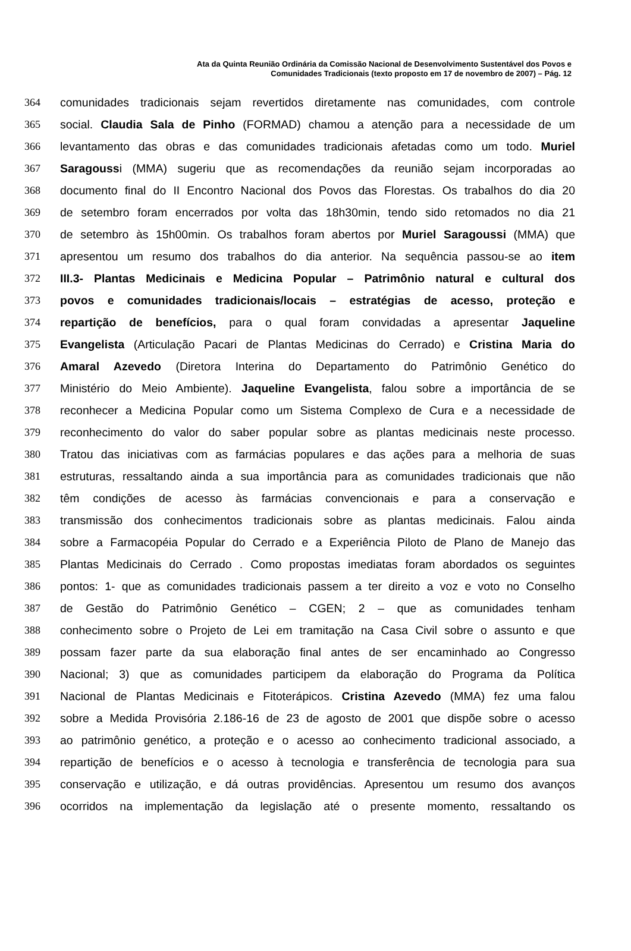Ata da Quinta Reunião Ordinária da Comissão Nacional de Desenvolvimento Sustentável dos Povos e
Comunidades Tradicionais (texto proposto em 17 de novembro de 2007) – Pág. 12
364 comunidades tradicionais sejam revertidos diretamente nas comunidades, com controle
365 social. Claudia Sala de Pinho (FORMAD) chamou a atenção para a necessidade de um
366 levantamento das obras e das comunidades tradicionais afetadas como um todo. Muriel
367 Saragoussi (MMA) sugeriu que as recomendações da reunião sejam incorporadas ao
368 documento final do II Encontro Nacional dos Povos das Florestas. Os trabalhos do dia 20
369 de setembro foram encerrados por volta das 18h30min, tendo sido retomados no dia 21
370 de setembro às 15h00min. Os trabalhos foram abertos por Muriel Saragoussi (MMA) que
371 apresentou um resumo dos trabalhos do dia anterior. Na sequência passou-se ao item
372 III.3- Plantas Medicinais e Medicina Popular – Patrimônio natural e cultural dos
373 povos e comunidades tradicionais/locais – estratégias de acesso, proteção e
374 repartição de benefícios, para o qual foram convidadas a apresentar Jaqueline
375 Evangelista (Articulação Pacari de Plantas Medicinas do Cerrado) e Cristina Maria do
376 Amaral Azevedo (Diretora Interina do Departamento do Patrimônio Genético do
377 Ministério do Meio Ambiente). Jaqueline Evangelista, falou sobre a importância de se
378 reconhecer a Medicina Popular como um Sistema Complexo de Cura e a necessidade de
379 reconhecimento do valor do saber popular sobre as plantas medicinais neste processo.
380 Tratou das iniciativas com as farmácias populares e das ações para a melhoria de suas
381 estruturas, ressaltando ainda a sua importância para as comunidades tradicionais que não
382 têm condições de acesso às farmácias convencionais e para a conservação e
383 transmissão dos conhecimentos tradicionais sobre as plantas medicinais. Falou ainda
384 sobre a Farmacopéia Popular do Cerrado e a Experiência Piloto de Plano de Manejo das
385 Plantas Medicinais do Cerrado . Como propostas imediatas foram abordados os seguintes
386 pontos: 1- que as comunidades tradicionais passem a ter direito a voz e voto no Conselho
387 de Gestão do Patrimônio Genético – CGEN; 2 – que as comunidades tenham
388 conhecimento sobre o Projeto de Lei em tramitação na Casa Civil sobre o assunto e que
389 possam fazer parte da sua elaboração final antes de ser encaminhado ao Congresso
390 Nacional; 3) que as comunidades participem da elaboração do Programa da Política
391 Nacional de Plantas Medicinais e Fitoterápicos. Cristina Azevedo (MMA) fez uma falou
392 sobre a Medida Provisória 2.186-16 de 23 de agosto de 2001 que dispõe sobre o acesso
393 ao patrimônio genético, a proteção e o acesso ao conhecimento tradicional associado, a
394 repartição de benefícios e o acesso à tecnologia e transferência de tecnologia para sua
395 conservação e utilização, e dá outras providências. Apresentou um resumo dos avanços
396 ocorridos na implementação da legislação até o presente momento, ressaltando os